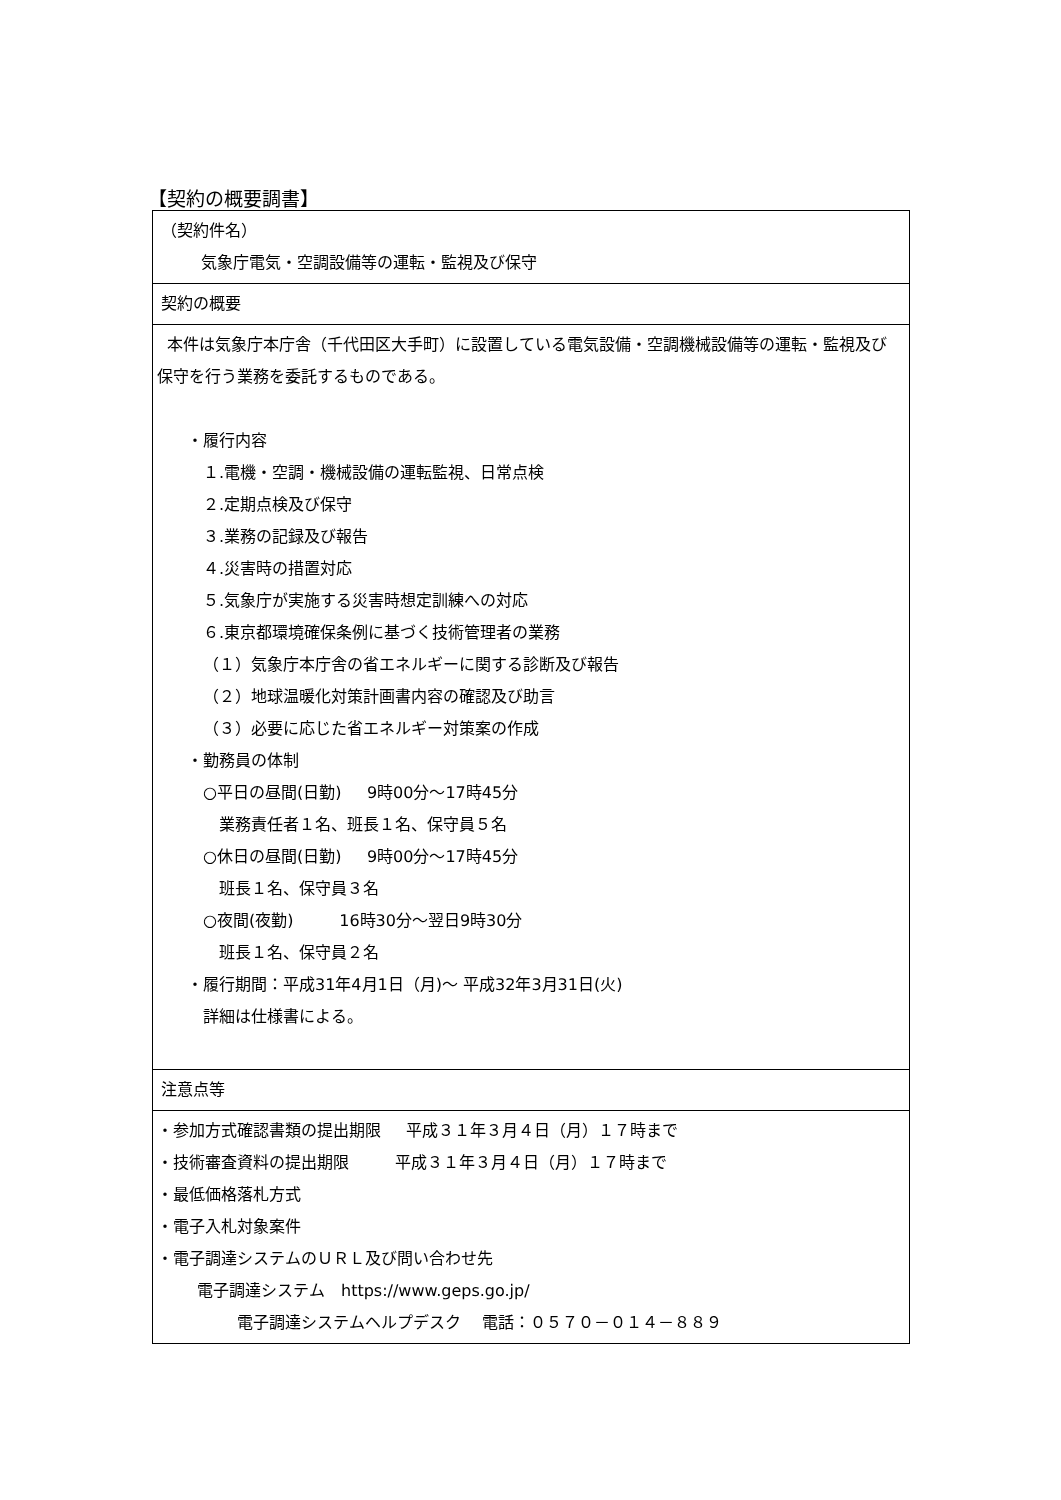【契約の概要調書】
| （契約件名） 気象庁電気・空調設備等の運転・監視及び保守 |
| 契約の概要 |
| 本件は気象庁本庁舎（千代田区大手町）に設置している電気設備・空調機械設備等の運転・監視及び保守を行う業務を委託するものである。 ・履行内容 １.電機・空調・機械設備の運転監視、日常点検 ２.定期点検及び保守 ３.業務の記録及び報告 ４.災害時の措置対応 ５.気象庁が実施する災害時想定訓練への対応 ６.東京都環境確保条例に基づく技術管理者の業務 （１）気象庁本庁舎の省エネルギーに関する診断及び報告 （２）地球温暖化対策計画書内容の確認及び助言 （３）必要に応じた省エネルギー対策案の作成 ・勤務員の体制 ○平日の昼間(日勤) 9時00分～17時45分 業務責任者１名、班長１名、保守員５名 ○休日の昼間(日勤) 9時00分～17時45分 班長１名、保守員３名 ○夜間(夜勤) 16時30分～翌日9時30分 班長１名、保守員２名 ・履行期間：平成31年4月1日（月)～ 平成32年3月31日(火) 詳細は仕様書による。 |
| 注意点等 |
| ・参加方式確認書類の提出期限 平成３１年３月４日（月）１７時まで ・技術審査資料の提出期限 平成３１年３月４日（月）１７時まで ・最低価格落札方式 ・電子入札対象案件 ・電子調達システムのＵＲＬ及び問い合わせ先 電子調達システム https://www.geps.go.jp/ 電子調達システムヘルプデスク 電話：０５７０－０１４－８８９ |